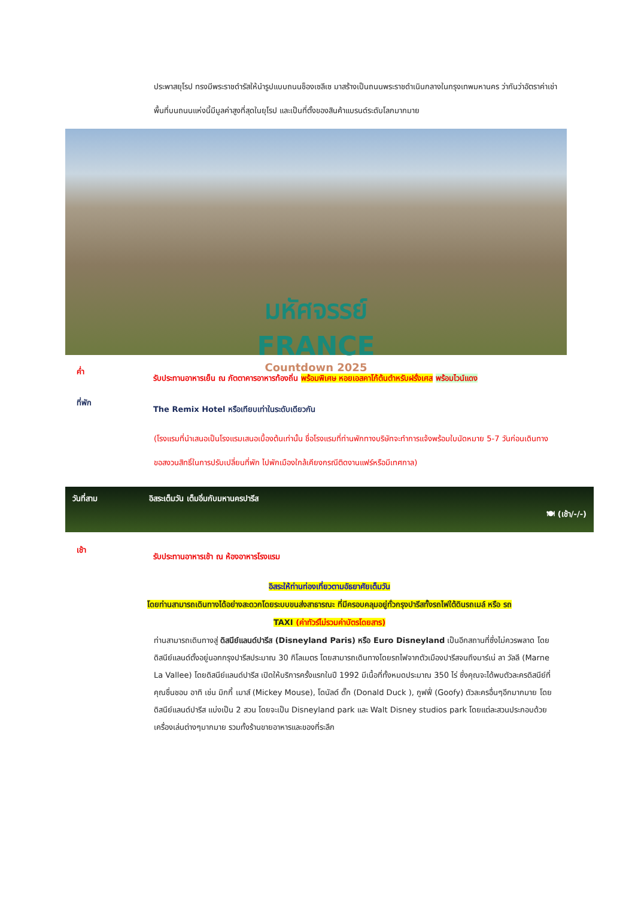ประพาสยุโรป ทรงมีพระราชดำรัสให้นำรูปแบบถนนช็องเซลีเซ มาสร้างเป็นถนนพระราชดำเนินกลางในกรุงเทพมหานคร ว่ากันว่าอัตราค่าเช่าพื้นที่บนถนนแห่งนี้มีมูลค่าสูงที่สุดในยุโรป และเป็นที่ตั้งของสินค้าแบรนด์ระดับโลกมากมาย
มหัศจรรย์
FRANCE Countdown 2025
ค่ำ
รับประทานอาหารเย็น ณ ภัตตาคารอาหารท้องถิ่น พร้อมพิเศษ หอยเอสคาโก้ต้นตำหรับฝรั่งเศส พร้อมไวน์แดง
ที่พัก
The Remix Hotel หรือเทียบเท่าในระดับเดียวกัน
(โรงแรมที่นำเสนอเป็นโรงแรมเสนอเบื้องต้นเท่านั้น ชื่อโรงแรมที่ท่านพักทางบริษัทจะทำการแจ้งพร้อมใบนัดหมาย 5-7 วันก่อนเดินทาง ขอสงวนสิทธิ์ในการปรับเปลี่ยนที่พัก ไปพักเมืองใกล้เคียงกรณีติดงานแฟร์หรือมีเทศกาล)
วันที่สาม อิสระเต็มวัน เต็มอิ่มกับมหานครปารีส
🍽 (เช้า/-/-)
เช้า
รับประทานอาหารเช้า ณ ห้องอาหารโรงแรม
อิสระให้ท่านท่องเที่ยวตามอัธยาศัยเต็มวัน
โดยท่านสามารถเดินทางได้อย่างสะดวกโดยระบบขนส่งสาธารณะ ที่มีครอบคลุมอยู่ทั่วกรุงปารีสทั้งรถไฟใต้ดินรถเมล์ หรือ รถ
TAXI (ค่าทัวร์ไม่รวมค่าบัตรโดยสาร)
ท่านสามารถเดินทางสู่ ดิสนีย์แลนด์ปารีส (Disneyland Paris) หรือ Euro Disneyland เป็นอีกสถานที่ซึ่งไม่ควรพลาด โดยดิสนีย์แลนด์ตั้งอยู่นอกกรุงปารีสประมาณ 30 กิโลเมตร โดยสามารถเดินทางโดยรถไฟจากตัวเมืองปารีสจนถึงมาร์เน่ ลา วัลลี (Marne La Vallee) โดยดิสนีย์แลนด์ปารีส เปิดให้บริการครั้งแรกในปี 1992 มีเนื้อที่ทั้งหมดประมาณ 350 ไร่ ซึ่งคุณจะได้พบตัวละครดิสนีย์ที่คุณชื่นชอบ อาทิ เช่น มิกกี้ เมาส์ (Mickey Mouse), โดนัลด์ ดั๊ก (Donald Duck ), กูฟฟี่ (Goofy) ตัวละครอื่นๆอีกมากมาย โดยดิสนีย์แลนด์ปารีส แบ่งเป็น 2 สวน โดยจะเป็น Disneyland park และ Walt Disney studios park โดยแต่ละสวนประกอบด้วยเครื่องเล่นต่างๆมากมาย รวมทั้งร้านขายอาหารและของที่ระลึก